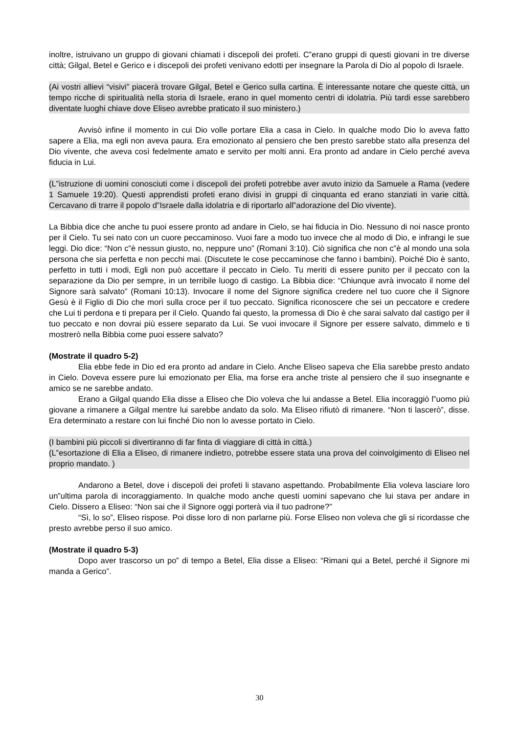inoltre, istruivano un gruppo di giovani chiamati i discepoli dei profeti. C‟erano gruppi di questi giovani in tre diverse città; Gilgal, Betel e Gerico e i discepoli dei profeti venivano edotti per insegnare la Parola di Dio al popolo di Israele.
(Ai vostri allievi “visivi” piacerà trovare Gilgal, Betel e Gerico sulla cartina. È interessante notare che queste città, un tempo ricche di spiritualità nella storia di Israele, erano in quel momento centri di idolatria. Più tardi esse sarebbero diventate luoghi chiave dove Eliseo avrebbe praticato il suo ministero.)
Avvisò infine il momento in cui Dio volle portare Elia a casa in Cielo. In qualche modo Dio lo aveva fatto sapere a Elia, ma egli non aveva paura. Era emozionato al pensiero che ben presto sarebbe stato alla presenza del Dio vivente, che aveva così fedelmente amato e servito per molti anni. Era pronto ad andare in Cielo perché aveva fiducia in Lui.
(L‟istruzione di uomini conosciuti come i discepoli dei profeti potrebbe aver avuto inizio da Samuele a Rama (vedere 1 Samuele 19:20). Questi apprendisti profeti erano divisi in gruppi di cinquanta ed erano stanziati in varie città. Cercavano di trarre il popolo d‟Israele dalla idolatria e di riportarlo all‟adorazione del Dio vivente).
La Bibbia dice che anche tu puoi essere pronto ad andare in Cielo, se hai fiducia in Dio. Nessuno di noi nasce pronto per il Cielo. Tu sei nato con un cuore peccaminoso. Vuoi fare a modo tuo invece che al modo di Dio, e infrangi le sue leggi. Dio dice: “Non c‟è nessun giusto, no, neppure uno” (Romani 3:10). Ciò significa che non c‟è al mondo una sola persona che sia perfetta e non pecchi mai. (Discutete le cose peccaminose che fanno i bambini). Poiché Dio è santo, perfetto in tutti i modi, Egli non può accettare il peccato in Cielo. Tu meriti di essere punito per il peccato con la separazione da Dio per sempre, in un terribile luogo di castigo. La Bibbia dice: “Chiunque avrà invocato il nome del Signore sarà salvato” (Romani 10:13). Invocare il nome del Signore significa credere nel tuo cuore che il Signore Gesù è il Figlio di Dio che morì sulla croce per il tuo peccato. Significa riconoscere che sei un peccatore e credere che Lui ti perdona e ti prepara per il Cielo. Quando fai questo, la promessa di Dio è che sarai salvato dal castigo per il tuo peccato e non dovrai più essere separato da Lui. Se vuoi invocare il Signore per essere salvato, dimmelo e ti mostrerò nella Bibbia come puoi essere salvato?
(Mostrate il quadro 5-2)
Elia ebbe fede in Dio ed era pronto ad andare in Cielo. Anche Eliseo sapeva che Elia sarebbe presto andato in Cielo. Doveva essere pure lui emozionato per Elia, ma forse era anche triste al pensiero che il suo insegnante e amico se ne sarebbe andato.
Erano a Gilgal quando Elia disse a Eliseo che Dio voleva che lui andasse a Betel. Elia incoraggiò l‟uomo più giovane a rimanere a Gilgal mentre lui sarebbe andato da solo. Ma Eliseo rifiutò di rimanere. “Non ti lascerò”, disse. Era determinato a restare con lui finché Dio non lo avesse portato in Cielo.
(I bambini più piccoli si divertiranno di far finta di viaggiare di città in città.)
(L‟esortazione di Elia a Eliseo, di rimanere indietro, potrebbe essere stata una prova del coinvolgimento di Eliseo nel proprio mandato. )
Andarono a Betel, dove i discepoli dei profeti li stavano aspettando. Probabilmente Elia voleva lasciare loro un‟ultima parola di incoraggiamento. In qualche modo anche questi uomini sapevano che lui stava per andare in Cielo. Dissero a Eliseo: “Non sai che il Signore oggi porterà via il tuo padrone?”
“Sì, lo so”, Eliseo rispose. Poi disse loro di non parlarne più. Forse Eliseo non voleva che gli si ricordasse che presto avrebbe perso il suo amico.
(Mostrate il quadro 5-3)
Dopo aver trascorso un po‟ di tempo a Betel, Elia disse a Eliseo: “Rimani qui a Betel, perché il Signore mi manda a Gerico”.
30